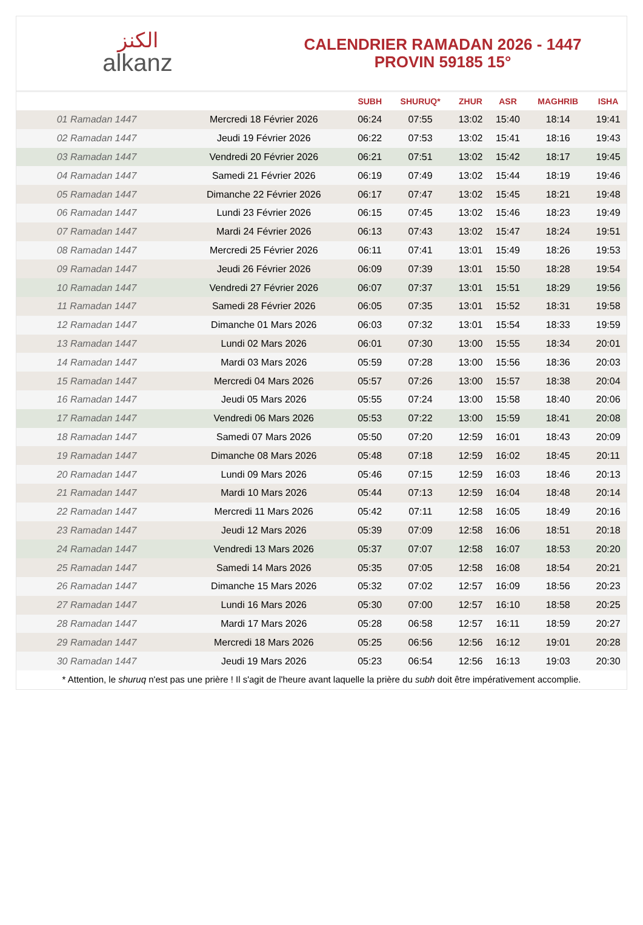الكنز
alkanz
CALENDRIER RAMADAN 2026 - 1447
PROVIN 59185 15°
| | | SUBH | SHURUQ* | ZHUR | ASR | MAGHRIB | ISHA |
| --- | --- | --- | --- | --- | --- | --- | --- |
| 01 Ramadan 1447 | Mercredi 18 Février 2026 | 06:24 | 07:55 | 13:02 | 15:40 | 18:14 | 19:41 |
| 02 Ramadan 1447 | Jeudi 19 Février 2026 | 06:22 | 07:53 | 13:02 | 15:41 | 18:16 | 19:43 |
| 03 Ramadan 1447 | Vendredi 20 Février 2026 | 06:21 | 07:51 | 13:02 | 15:42 | 18:17 | 19:45 |
| 04 Ramadan 1447 | Samedi 21 Février 2026 | 06:19 | 07:49 | 13:02 | 15:44 | 18:19 | 19:46 |
| 05 Ramadan 1447 | Dimanche 22 Février 2026 | 06:17 | 07:47 | 13:02 | 15:45 | 18:21 | 19:48 |
| 06 Ramadan 1447 | Lundi 23 Février 2026 | 06:15 | 07:45 | 13:02 | 15:46 | 18:23 | 19:49 |
| 07 Ramadan 1447 | Mardi 24 Février 2026 | 06:13 | 07:43 | 13:02 | 15:47 | 18:24 | 19:51 |
| 08 Ramadan 1447 | Mercredi 25 Février 2026 | 06:11 | 07:41 | 13:01 | 15:49 | 18:26 | 19:53 |
| 09 Ramadan 1447 | Jeudi 26 Février 2026 | 06:09 | 07:39 | 13:01 | 15:50 | 18:28 | 19:54 |
| 10 Ramadan 1447 | Vendredi 27 Février 2026 | 06:07 | 07:37 | 13:01 | 15:51 | 18:29 | 19:56 |
| 11 Ramadan 1447 | Samedi 28 Février 2026 | 06:05 | 07:35 | 13:01 | 15:52 | 18:31 | 19:58 |
| 12 Ramadan 1447 | Dimanche 01 Mars 2026 | 06:03 | 07:32 | 13:01 | 15:54 | 18:33 | 19:59 |
| 13 Ramadan 1447 | Lundi 02 Mars 2026 | 06:01 | 07:30 | 13:00 | 15:55 | 18:34 | 20:01 |
| 14 Ramadan 1447 | Mardi 03 Mars 2026 | 05:59 | 07:28 | 13:00 | 15:56 | 18:36 | 20:03 |
| 15 Ramadan 1447 | Mercredi 04 Mars 2026 | 05:57 | 07:26 | 13:00 | 15:57 | 18:38 | 20:04 |
| 16 Ramadan 1447 | Jeudi 05 Mars 2026 | 05:55 | 07:24 | 13:00 | 15:58 | 18:40 | 20:06 |
| 17 Ramadan 1447 | Vendredi 06 Mars 2026 | 05:53 | 07:22 | 13:00 | 15:59 | 18:41 | 20:08 |
| 18 Ramadan 1447 | Samedi 07 Mars 2026 | 05:50 | 07:20 | 12:59 | 16:01 | 18:43 | 20:09 |
| 19 Ramadan 1447 | Dimanche 08 Mars 2026 | 05:48 | 07:18 | 12:59 | 16:02 | 18:45 | 20:11 |
| 20 Ramadan 1447 | Lundi 09 Mars 2026 | 05:46 | 07:15 | 12:59 | 16:03 | 18:46 | 20:13 |
| 21 Ramadan 1447 | Mardi 10 Mars 2026 | 05:44 | 07:13 | 12:59 | 16:04 | 18:48 | 20:14 |
| 22 Ramadan 1447 | Mercredi 11 Mars 2026 | 05:42 | 07:11 | 12:58 | 16:05 | 18:49 | 20:16 |
| 23 Ramadan 1447 | Jeudi 12 Mars 2026 | 05:39 | 07:09 | 12:58 | 16:06 | 18:51 | 20:18 |
| 24 Ramadan 1447 | Vendredi 13 Mars 2026 | 05:37 | 07:07 | 12:58 | 16:07 | 18:53 | 20:20 |
| 25 Ramadan 1447 | Samedi 14 Mars 2026 | 05:35 | 07:05 | 12:58 | 16:08 | 18:54 | 20:21 |
| 26 Ramadan 1447 | Dimanche 15 Mars 2026 | 05:32 | 07:02 | 12:57 | 16:09 | 18:56 | 20:23 |
| 27 Ramadan 1447 | Lundi 16 Mars 2026 | 05:30 | 07:00 | 12:57 | 16:10 | 18:58 | 20:25 |
| 28 Ramadan 1447 | Mardi 17 Mars 2026 | 05:28 | 06:58 | 12:57 | 16:11 | 18:59 | 20:27 |
| 29 Ramadan 1447 | Mercredi 18 Mars 2026 | 05:25 | 06:56 | 12:56 | 16:12 | 19:01 | 20:28 |
| 30 Ramadan 1447 | Jeudi 19 Mars 2026 | 05:23 | 06:54 | 12:56 | 16:13 | 19:03 | 20:30 |
* Attention, le shuruq n'est pas une prière ! Il s'agit de l'heure avant laquelle la prière du subh doit être impérativement accomplie.